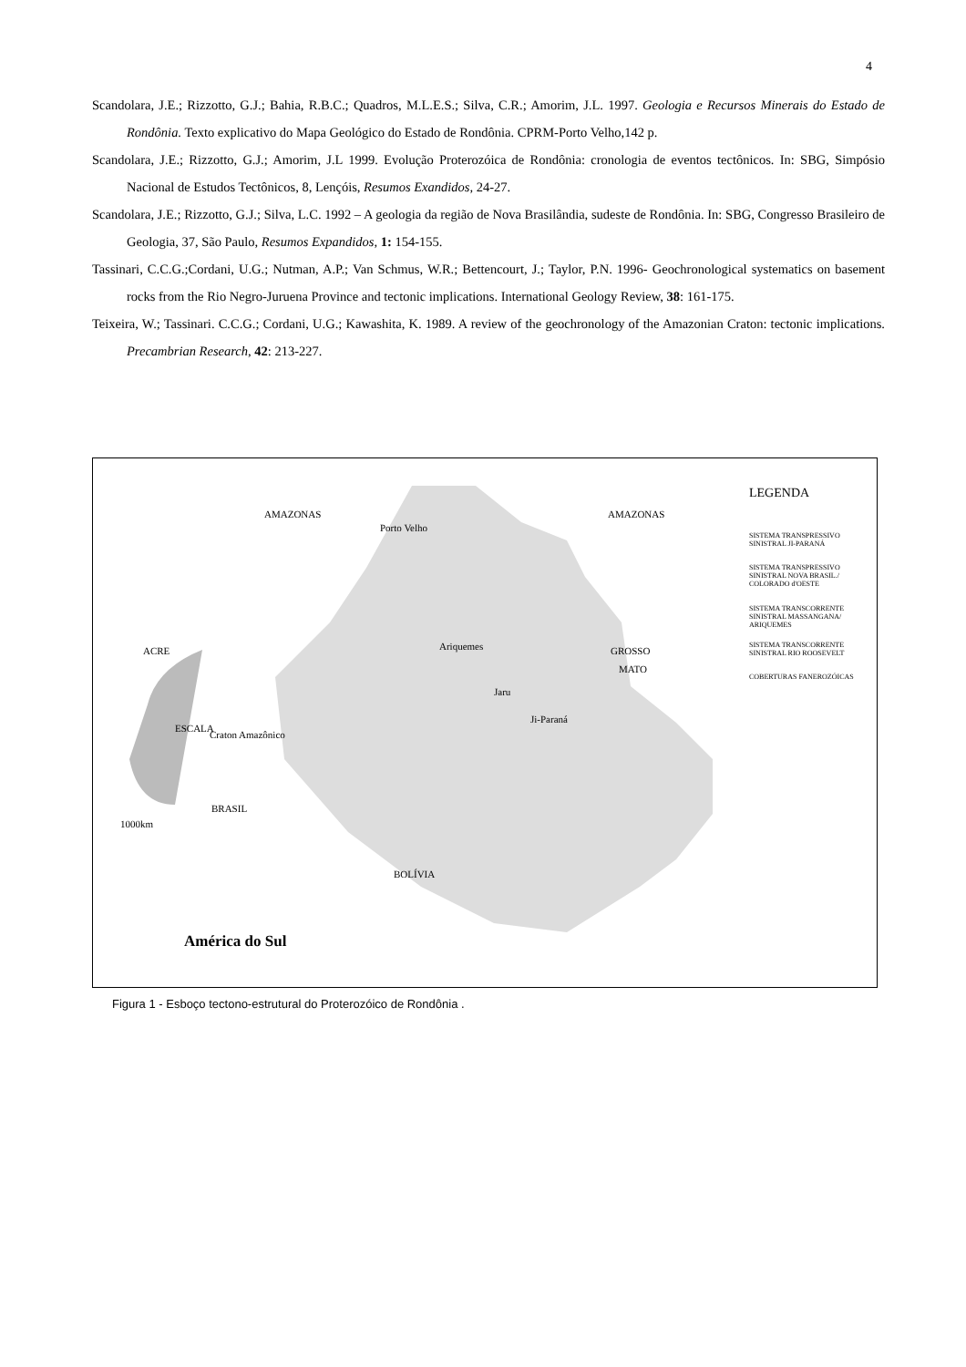4
Scandolara, J.E.; Rizzotto, G.J.; Bahia, R.B.C.; Quadros, M.L.E.S.; Silva, C.R.; Amorim, J.L. 1997. Geologia e Recursos Minerais do Estado de Rondônia. Texto explicativo do Mapa Geológico do Estado de Rondônia. CPRM-Porto Velho,142 p.
Scandolara, J.E.; Rizzotto, G.J.; Amorim, J.L 1999. Evolução Proterozóica de Rondônia: cronologia de eventos tectônicos. In: SBG, Simpósio Nacional de Estudos Tectônicos, 8, Lençóis, Resumos Exandidos, 24-27.
Scandolara, J.E.; Rizzotto, G.J.; Silva, L.C. 1992 – A geologia da região de Nova Brasilândia, sudeste de Rondônia. In: SBG, Congresso Brasileiro de Geologia, 37, São Paulo, Resumos Expandidos, 1: 154-155.
Tassinari, C.C.G.;Cordani, U.G.; Nutman, A.P.; Van Schmus, W.R.; Bettencourt, J.; Taylor, P.N. 1996- Geochronological systematics on basement rocks from the Rio Negro-Juruena Province and tectonic implications. International Geology Review, 38: 161-175.
Teixeira, W.; Tassinari. C.C.G.; Cordani, U.G.; Kawashita, K. 1989. A review of the geochronology of the Amazonian Craton: tectonic implications. Precambrian Research, 42: 213-227.
AMAZONAS AMAZONAS
Porto Velho
ACRE GROSSO
MATO
Ariquemes
Jaru
Ji-Paraná
ESCALA
Craton Amazônico
BRASIL
1000km
BOLÍVIA
América do Sul
LEGENDA
SISTEMA TRANSPRESSIVO SINISTRAL JI-PARANÁ
SISTEMA TRANSPRESSIVO SINISTRAL NOVA BRASIL./ COLORADO d'OESTE
SISTEMA TRANSCORRENTE SINISTRAL MASSANGANA/ ARIQUEMES
SISTEMA TRANSCORRENTE SINISTRAL RIO ROOSEVELT
COBERTURAS FANEROZÓICAS
Figura 1 - Esboço tectono-estrutural do Proterozóico de Rondônia .